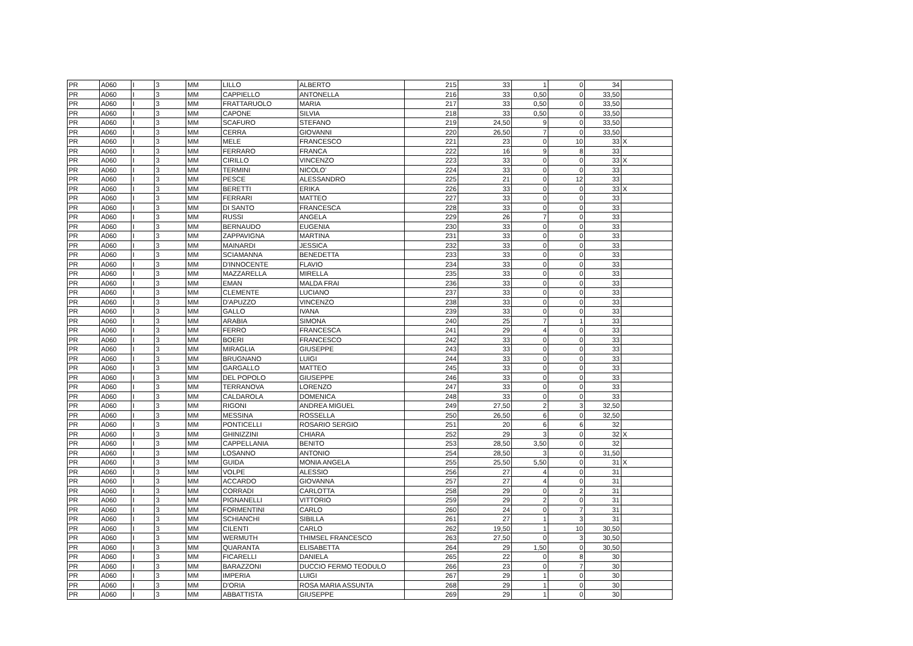| PR | A060 | I | 3 | MM | LILLO | ALBERTO | 215 | 33 | 1 | 0 | 34 | |
| PR | A060 | I | 3 | MM | CAPPIELLO | ANTONELLA | 216 | 33 | 0,50 | 0 | 33,50 | |
| PR | A060 | I | 3 | MM | FRATTARUOLO | MARIA | 217 | 33 | 0,50 | 0 | 33,50 | |
| PR | A060 | I | 3 | MM | CAPONE | SILVIA | 218 | 33 | 0,50 | 0 | 33,50 | |
| PR | A060 | I | 3 | MM | SCAFURO | STEFANO | 219 | 24,50 | 9 | 0 | 33,50 | |
| PR | A060 | I | 3 | MM | CERRA | GIOVANNI | 220 | 26,50 | 7 | 0 | 33,50 | |
| PR | A060 | I | 3 | MM | MELE | FRANCESCO | 221 | 23 | 0 | 10 | 33 | X |
| PR | A060 | I | 3 | MM | FERRARO | FRANCA | 222 | 16 | 9 | 8 | 33 | |
| PR | A060 | I | 3 | MM | CIRILLO | VINCENZO | 223 | 33 | 0 | 0 | 33 | X |
| PR | A060 | I | 3 | MM | TERMINI | NICOLO' | 224 | 33 | 0 | 0 | 33 | |
| PR | A060 | I | 3 | MM | PESCE | ALESSANDRO | 225 | 21 | 0 | 12 | 33 | |
| PR | A060 | I | 3 | MM | BERETTI | ERIKA | 226 | 33 | 0 | 0 | 33 | X |
| PR | A060 | I | 3 | MM | FERRARI | MATTEO | 227 | 33 | 0 | 0 | 33 | |
| PR | A060 | I | 3 | MM | DI SANTO | FRANCESCA | 228 | 33 | 0 | 0 | 33 | |
| PR | A060 | I | 3 | MM | RUSSI | ANGELA | 229 | 26 | 7 | 0 | 33 | |
| PR | A060 | I | 3 | MM | BERNAUDO | EUGENIA | 230 | 33 | 0 | 0 | 33 | |
| PR | A060 | I | 3 | MM | ZAPPAVIGNA | MARTINA | 231 | 33 | 0 | 0 | 33 | |
| PR | A060 | I | 3 | MM | MAINARDI | JESSICA | 232 | 33 | 0 | 0 | 33 | |
| PR | A060 | I | 3 | MM | SCIAMANNA | BENEDETTA | 233 | 33 | 0 | 0 | 33 | |
| PR | A060 | I | 3 | MM | D'INNOCENTE | FLAVIO | 234 | 33 | 0 | 0 | 33 | |
| PR | A060 | I | 3 | MM | MAZZARELLA | MIRELLA | 235 | 33 | 0 | 0 | 33 | |
| PR | A060 | I | 3 | MM | EMAN | MALDA FRAI | 236 | 33 | 0 | 0 | 33 | |
| PR | A060 | I | 3 | MM | CLEMENTE | LUCIANO | 237 | 33 | 0 | 0 | 33 | |
| PR | A060 | I | 3 | MM | D'APUZZO | VINCENZO | 238 | 33 | 0 | 0 | 33 | |
| PR | A060 | I | 3 | MM | GALLO | IVANA | 239 | 33 | 0 | 0 | 33 | |
| PR | A060 | I | 3 | MM | ARABIA | SIMONA | 240 | 25 | 7 | 1 | 33 | |
| PR | A060 | I | 3 | MM | FERRO | FRANCESCA | 241 | 29 | 4 | 0 | 33 | |
| PR | A060 | I | 3 | MM | BOERI | FRANCESCO | 242 | 33 | 0 | 0 | 33 | |
| PR | A060 | I | 3 | MM | MIRAGLIA | GIUSEPPE | 243 | 33 | 0 | 0 | 33 | |
| PR | A060 | I | 3 | MM | BRUGNANO | LUIGI | 244 | 33 | 0 | 0 | 33 | |
| PR | A060 | I | 3 | MM | GARGALLO | MATTEO | 245 | 33 | 0 | 0 | 33 | |
| PR | A060 | I | 3 | MM | DEL POPOLO | GIUSEPPE | 246 | 33 | 0 | 0 | 33 | |
| PR | A060 | I | 3 | MM | TERRANOVA | LORENZO | 247 | 33 | 0 | 0 | 33 | |
| PR | A060 | I | 3 | MM | CALDAROLA | DOMENICA | 248 | 33 | 0 | 0 | 33 | |
| PR | A060 | I | 3 | MM | RIGONI | ANDREA MIGUEL | 249 | 27,50 | 2 | 3 | 32,50 | |
| PR | A060 | I | 3 | MM | MESSINA | ROSSELLA | 250 | 26,50 | 6 | 0 | 32,50 | |
| PR | A060 | I | 3 | MM | PONTICELLI | ROSARIO SERGIO | 251 | 20 | 6 | 6 | 32 | |
| PR | A060 | I | 3 | MM | GHINIZZINI | CHIARA | 252 | 29 | 3 | 0 | 32 | X |
| PR | A060 | I | 3 | MM | CAPPELLANIA | BENITO | 253 | 28,50 | 3,50 | 0 | 32 | |
| PR | A060 | I | 3 | MM | LOSANNO | ANTONIO | 254 | 28,50 | 3 | 0 | 31,50 | |
| PR | A060 | I | 3 | MM | GUIDA | MONIA ANGELA | 255 | 25,50 | 5,50 | 0 | 31 | X |
| PR | A060 | I | 3 | MM | VOLPE | ALESSIO | 256 | 27 | 4 | 0 | 31 | |
| PR | A060 | I | 3 | MM | ACCARDO | GIOVANNA | 257 | 27 | 4 | 0 | 31 | |
| PR | A060 | I | 3 | MM | CORRADI | CARLOTTA | 258 | 29 | 0 | 2 | 31 | |
| PR | A060 | I | 3 | MM | PIGNANELLI | VITTORIO | 259 | 29 | 2 | 0 | 31 | |
| PR | A060 | I | 3 | MM | FORMENTINI | CARLO | 260 | 24 | 0 | 7 | 31 | |
| PR | A060 | I | 3 | MM | SCHIANCHI | SIBILLA | 261 | 27 | 1 | 3 | 31 | |
| PR | A060 | I | 3 | MM | CILENTI | CARLO | 262 | 19,50 | 1 | 10 | 30,50 | |
| PR | A060 | I | 3 | MM | WERMUTH | THIMSEL FRANCESCO | 263 | 27,50 | 0 | 3 | 30,50 | |
| PR | A060 | I | 3 | MM | QUARANTA | ELISABETTA | 264 | 29 | 1,50 | 0 | 30,50 | |
| PR | A060 | I | 3 | MM | FICARELLI | DANIELA | 265 | 22 | 0 | 8 | 30 | |
| PR | A060 | I | 3 | MM | BARAZZONI | DUCCIO FERMO TEODULO | 266 | 23 | 0 | 7 | 30 | |
| PR | A060 | I | 3 | MM | IMPERIA | LUIGI | 267 | 29 | 1 | 0 | 30 | |
| PR | A060 | I | 3 | MM | D'ORIA | ROSA MARIA ASSUNTA | 268 | 29 | 1 | 0 | 30 | |
| PR | A060 | I | 3 | MM | ABBATTISTA | GIUSEPPE | 269 | 29 | 1 | 0 | 30 | |